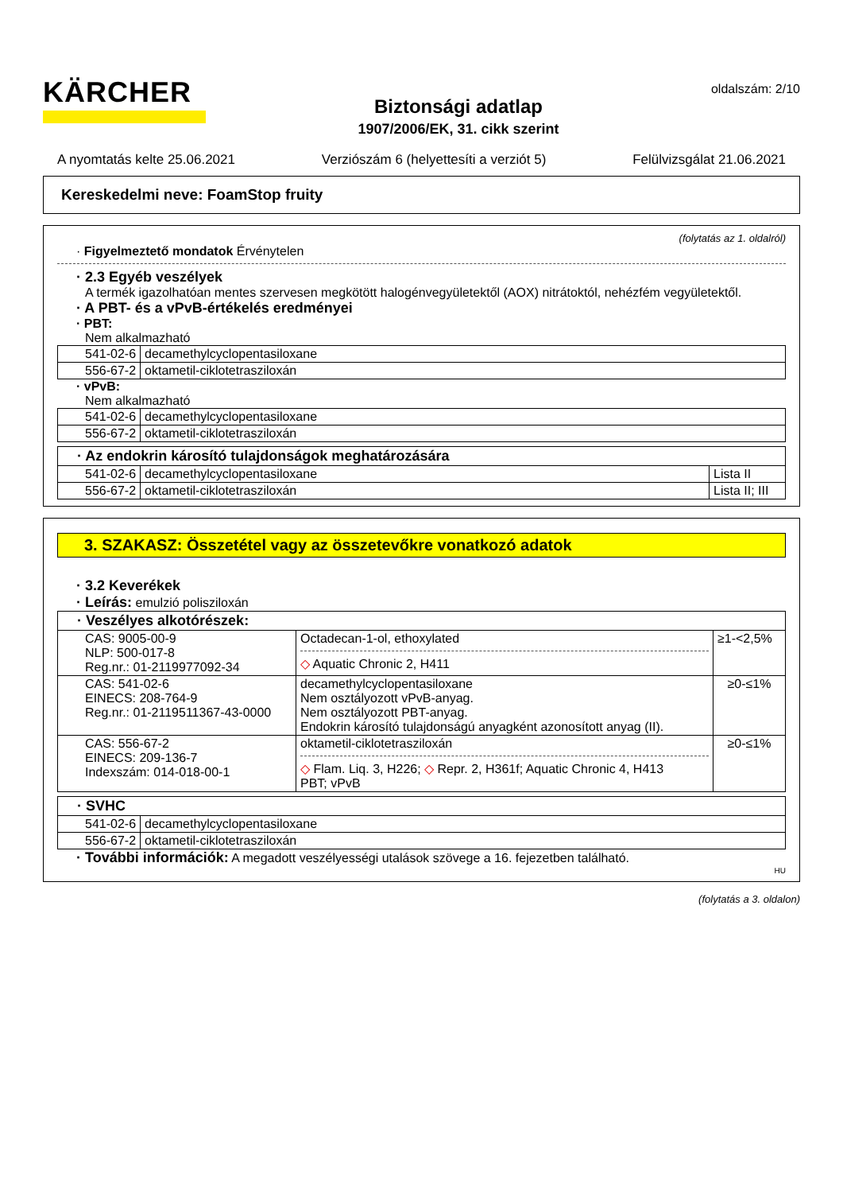KÄRCHER
Biztonsági adatlap
1907/2006/EK, 31. cikk szerint
oldalszám: 2/10
A nyomtatás kelte 25.06.2021 Verziószám 6 (helyettesíti a verziót 5) Felülvizsgálat 21.06.2021
Kereskedelmi neve: FoamStop fruity
(folytatás az 1. oldalról)
· Figyelmeztető mondatok Érvénytelen
· 2.3 Egyéb veszélyek
A termék igazolhatóan mentes szervesen megkötött halogénvegyületektől (AOX) nitrátoktól, nehézfém vegyületektől.
· A PBT- és a vPvB-értékelés eredményei
· PBT:
Nem alkalmazható
| 541-02-6 | decamethylcyclopentasiloxane |
| 556-67-2 | oktametil-ciklotetrasziloxán |
· vPvB:
Nem alkalmazható
| 541-02-6 | decamethylcyclopentasiloxane |
| 556-67-2 | oktametil-ciklotetrasziloxán |
| · Az endokrin károsító tulajdonságok meghatározására | | |
| --- | --- | --- |
| 541-02-6 | decamethylcyclopentasiloxane | Lista II |
| 556-67-2 | oktametil-ciklotetrasziloxán | Lista II; III |
3. SZAKASZ: Összetétel vagy az összetevőkre vonatkozó adatok
· 3.2 Keverékek
· Leírás: emulzió polisziloxán
| · Veszélyes alkotórészek: | | |
| --- | --- | --- |
| CAS: 9005-00-9 NLP: 500-017-8 Reg.nr.: 01-2119977092-34 | Octadecan-1-ol, ethoxylated ◇ Aquatic Chronic 2, H411 | ≥1-<2,5% |
| CAS: 541-02-6 EINECS: 208-764-9 Reg.nr.: 01-2119511367-43-0000 | decamethylcyclopentasiloxane Nem osztályozott vPvB-anyag. Nem osztályozott PBT-anyag. Endokrin károsító tulajdonságú anyagként azonosított anyag (II). | ≥0-≤1% |
| CAS: 556-67-2 EINECS: 209-136-7 Indexszám: 014-018-00-1 | oktametil-ciklotetrasziloxán ◇ Flam. Liq. 3, H226; ◇ Repr. 2, H361f; Aquatic Chronic 4, H413 PBT; vPvB | ≥0-≤1% |
| · SVHC | |
| --- | --- |
| 541-02-6 | decamethylcyclopentasiloxane |
| 556-67-2 | oktametil-ciklotetrasziloxán |
· További információk: A megadott veszélyességi utalások szövege a 16. fejezetben található.
HU
(folytatás a 3. oldalon)